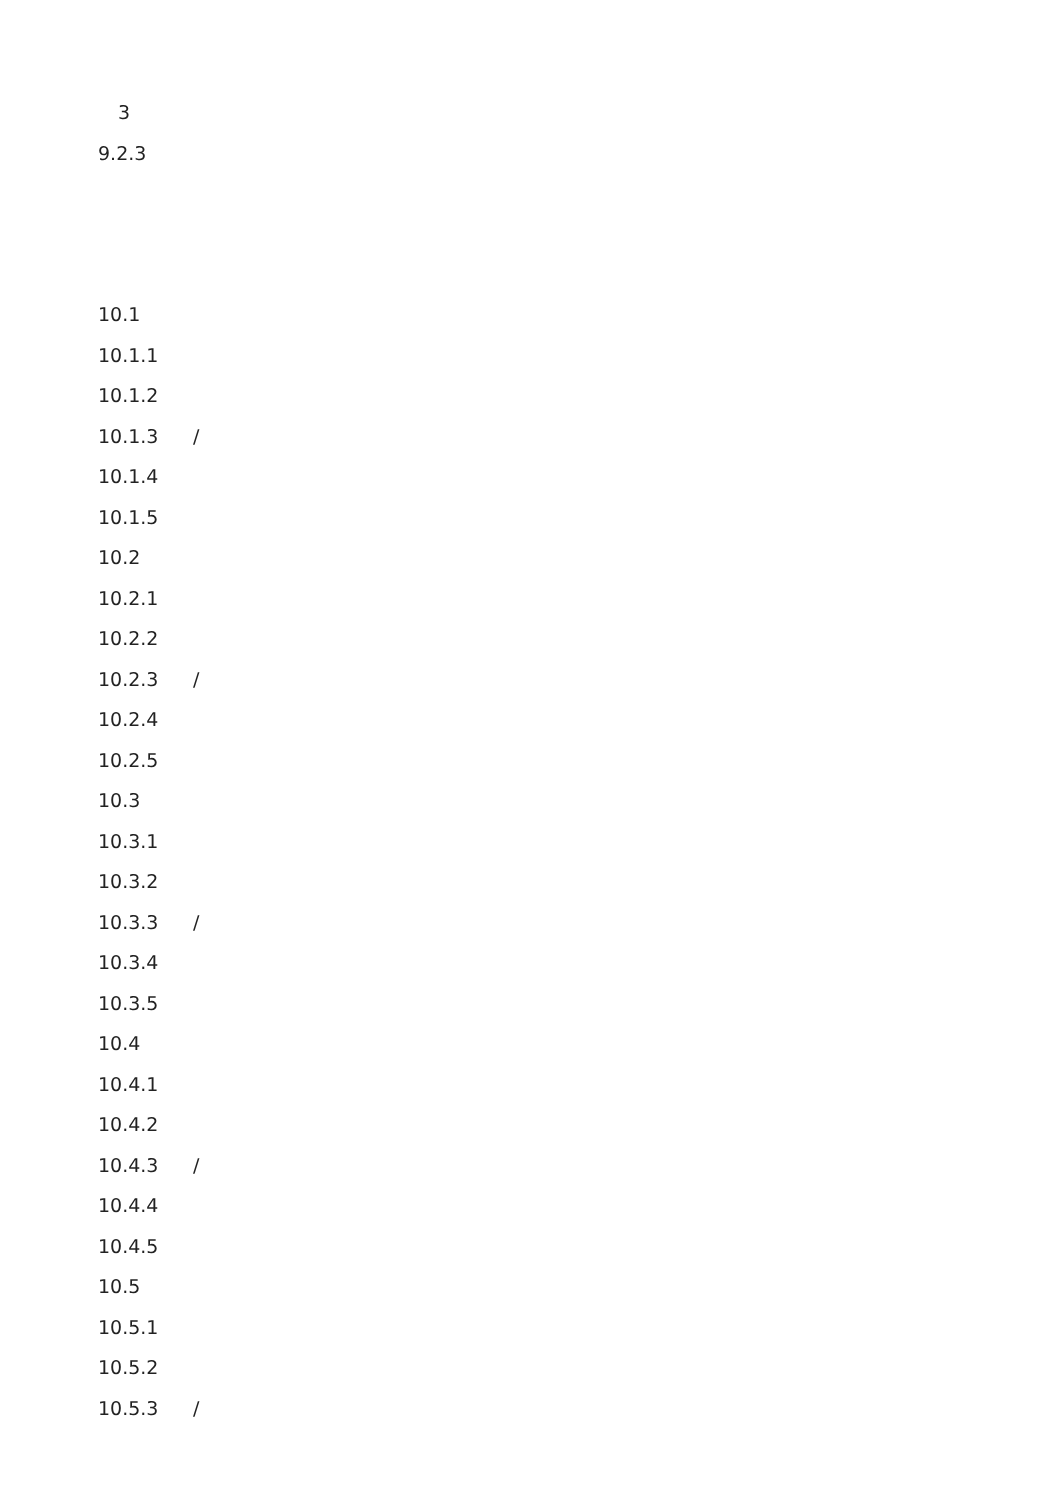3
9.2.3
10.1
10.1.1
10.1.2
10.1.3 /
10.1.4
10.1.5
10.2
10.2.1
10.2.2
10.2.3 /
10.2.4
10.2.5
10.3
10.3.1
10.3.2
10.3.3 /
10.3.4
10.3.5
10.4
10.4.1
10.4.2
10.4.3 /
10.4.4
10.4.5
10.5
10.5.1
10.5.2
10.5.3 /